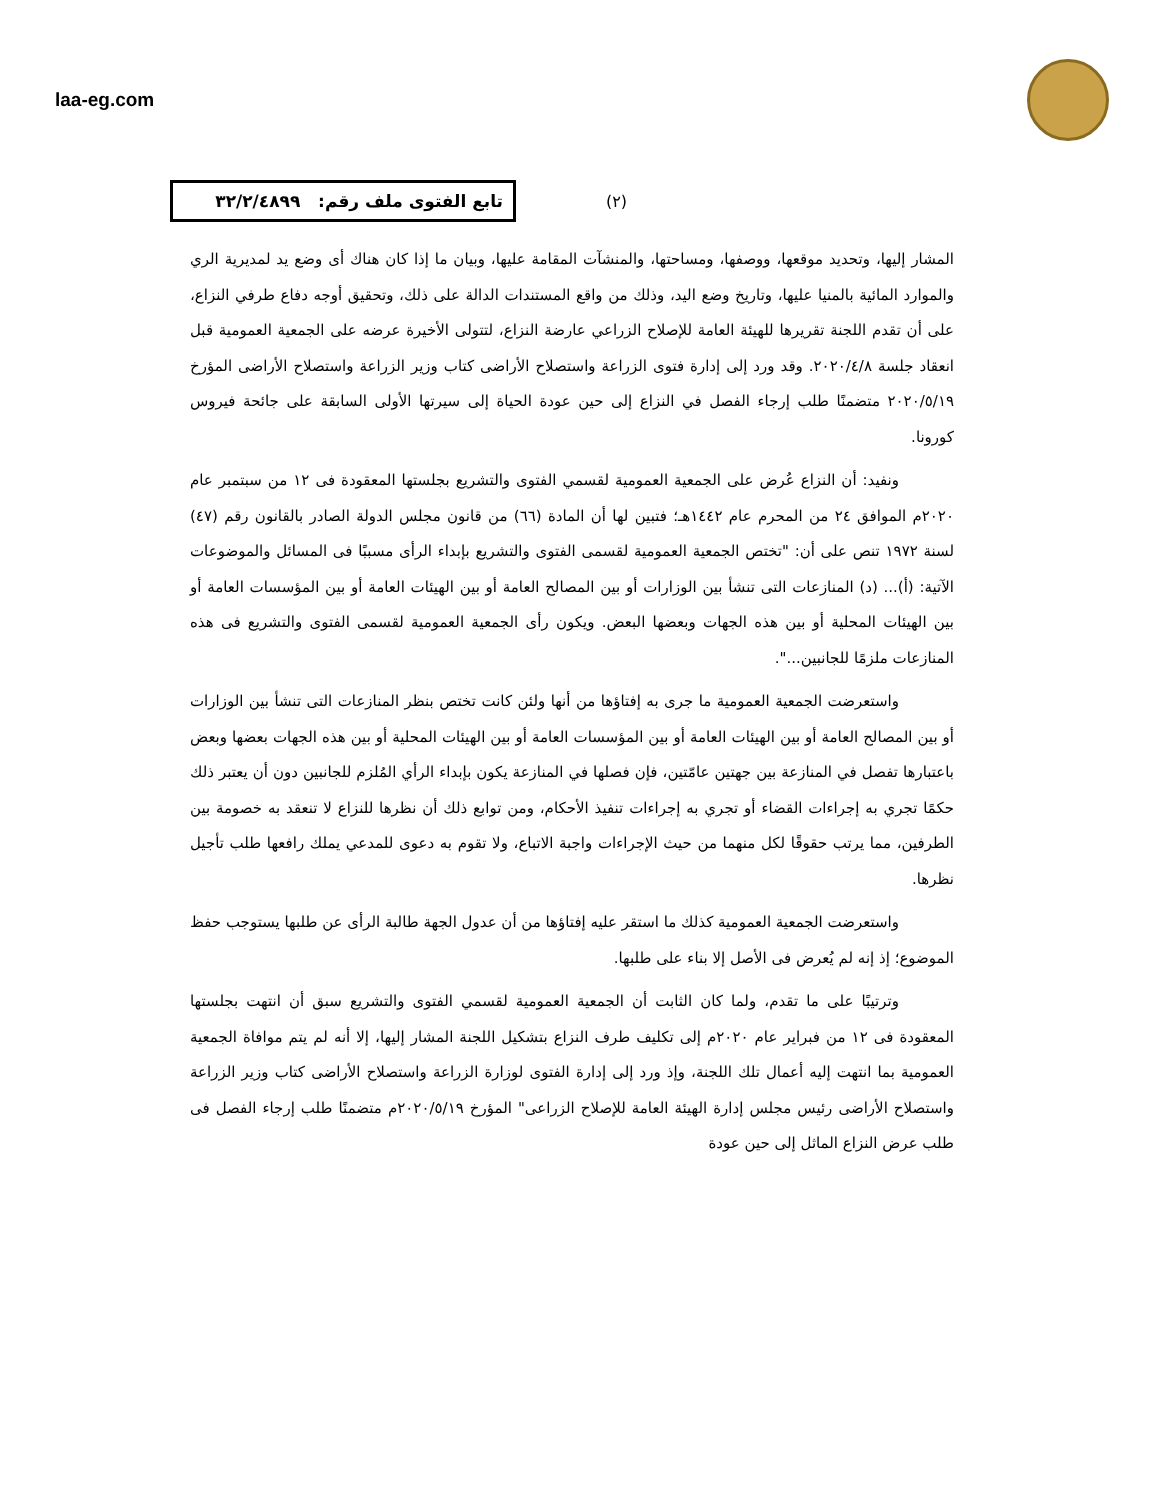laa-eg.com
تابع الفتوى ملف رقم: ٣٢/٢/٤٨٩٩
(٢)
المشار إليها، وتحديد موقعها، ووصفها، ومساحتها، والمنشآت المقامة عليها، وبيان ما إذا كان هناك أى وضع يد لمديرية الري والموارد المائية بالمنيا عليها، وتاريخ وضع اليد، وذلك من واقع المستندات الدالة على ذلك، وتحقيق أوجه دفاع طرفي النزاع، على أن تقدم اللجنة تقريرها للهيئة العامة للإصلاح الزراعي عارضة النزاع، لتتولى الأخيرة عرضه على الجمعية العمومية قبل انعقاد جلسة ٢٠٢٠/٤/٨. وقد ورد إلى إدارة فتوى الزراعة واستصلاح الأراضى كتاب وزير الزراعة واستصلاح الأراضى المؤرخ ٢٠٢٠/٥/١٩ متضمنًا طلب إرجاء الفصل في النزاع إلى حين عودة الحياة إلى سيرتها الأولى السابقة على جائحة فيروس كورونا.
ونفيد: أن النزاع عُرض على الجمعية العمومية لقسمي الفتوى والتشريع بجلستها المعقودة فى ١٢ من سبتمبر عام ٢٠٢٠م الموافق ٢٤ من المحرم عام ١٤٤٢هـ؛ فتبين لها أن المادة (٦٦) من قانون مجلس الدولة الصادر بالقانون رقم (٤٧) لسنة ١٩٧٢ تنص على أن: "تختص الجمعية العمومية لقسمى الفتوى والتشريع بإبداء الرأى مسببًا فى المسائل والموضوعات الآتية: (أ)... (د) المنازعات التى تنشأ بين الوزارات أو بين المصالح العامة أو بين الهيئات العامة أو بين المؤسسات العامة أو بين الهيئات المحلية أو بين هذه الجهات وبعضها البعض. ويكون رأى الجمعية العمومية لقسمى الفتوى والتشريع فى هذه المنازعات ملزمًا للجانبين...".
واستعرضت الجمعية العمومية ما جرى به إفتاؤها من أنها ولئن كانت تختص بنظر المنازعات التى تنشأ بين الوزارات أو بين المصالح العامة أو بين الهيئات العامة أو بين المؤسسات العامة أو بين الهيئات المحلية أو بين هذه الجهات بعضها وبعض باعتبارها تفصل في المنازعة بين جهتين عامّتين، فإن فصلها في المنازعة يكون بإبداء الرأي المُلزم للجانبين دون أن يعتبر ذلك حكمًا تجري به إجراءات القضاء أو تجري به إجراءات تنفيذ الأحكام، ومن توابع ذلك أن نظرها للنزاع لا تنعقد به خصومة بين الطرفين، مما يرتب حقوقًا لكل منهما من حيث الإجراءات واجبة الاتباع، ولا تقوم به دعوى للمدعي يملك رافعها طلب تأجيل نظرها.
واستعرضت الجمعية العمومية كذلك ما استقر عليه إفتاؤها من أن عدول الجهة طالبة الرأى عن طلبها يستوجب حفظ الموضوع؛ إذ إنه لم يُعرض فى الأصل إلا بناء على طلبها.
وترتيبًا على ما تقدم، ولما كان الثابت أن الجمعية العمومية لقسمي الفتوى والتشريع سبق أن انتهت بجلستها المعقودة فى ١٢ من فبراير عام ٢٠٢٠م إلى تكليف طرف النزاع بتشكيل اللجنة المشار إليها، إلا أنه لم يتم موافاة الجمعية العمومية بما انتهت إليه أعمال تلك اللجنة، وإذ ورد إلى إدارة الفتوى لوزارة الزراعة واستصلاح الأراضى كتاب وزير الزراعة واستصلاح الأراضى رئيس مجلس إدارة الهيئة العامة للإصلاح الزراعى" المؤرخ ٢٠٢٠/٥/١٩م متضمنًا طلب إرجاء الفصل فى طلب عرض النزاع الماثل إلى حين عودة